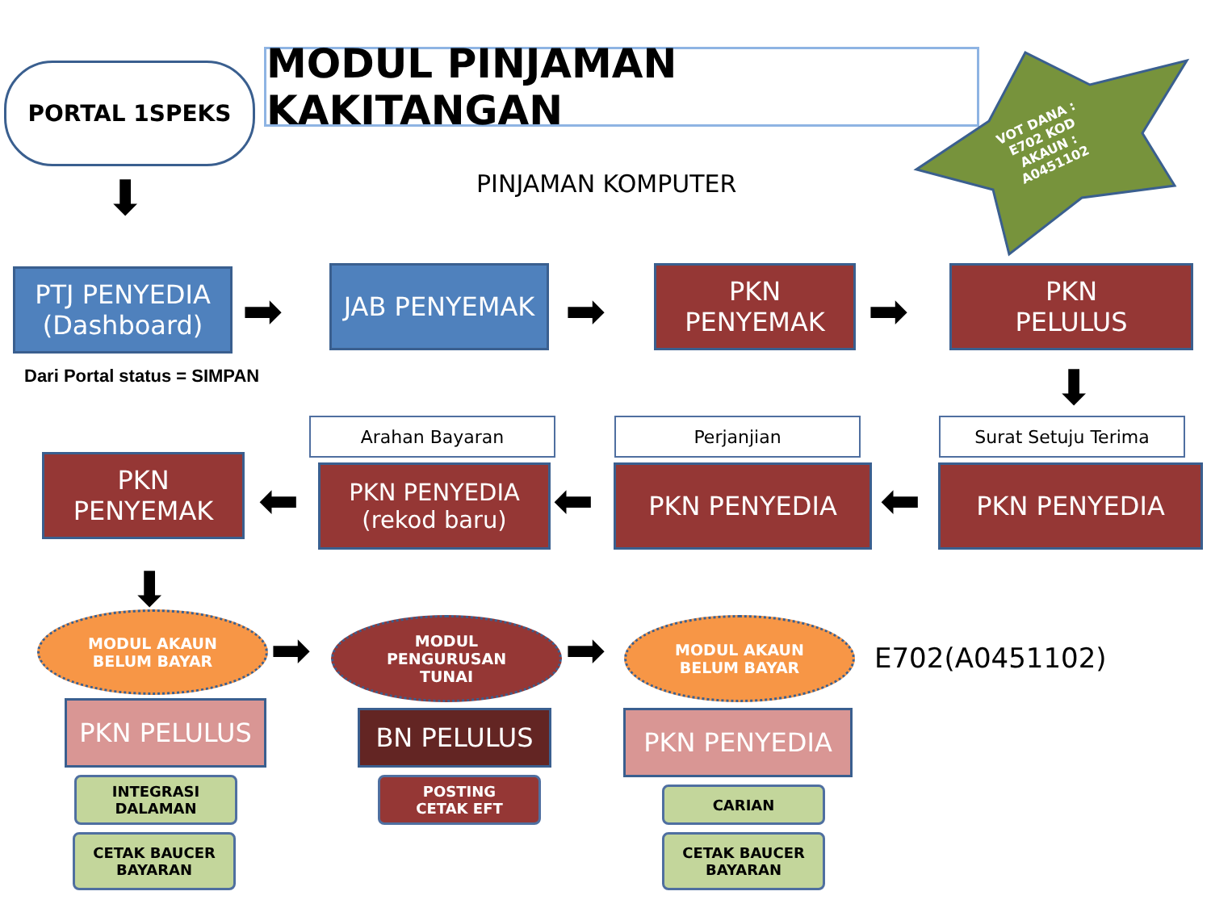PORTAL 1SPEKS MODUL PINJAMAN KAKITANGAN
PINJAMAN KOMPUTER
VOT DANA : E702 KOD AKAUN : A0451102
⬇
PTJ PENYEDIA
(Dashboard)
➡
JAB PENYEMAK
➡
PKN
PENYEMAK
➡
PKN
PELULUS
Dari Portal status = SIMPAN ⬇
Arahan Bayaran Perjanjian Surat Setuju Terima
PKN
PENYEMAK
⬅
PKN PENYEDIA
(rekod baru)
⬅ PKN PENYEDIA ⬅ PKN PENYEDIA
⬇
MODUL AKAUN
BELUM BAYAR
➡
MODUL
PENGURUSAN
TUNAI
➡
MODUL AKAUN
BELUM BAYAR
E702(A0451102)
PKN PELULUS BN PELULUS PKN PENYEDIA
INTEGRASI
DALAMAN
POSTING
CETAK EFT
CARIAN
CETAK BAUCER
BAYARAN
CETAK BAUCER
BAYARAN